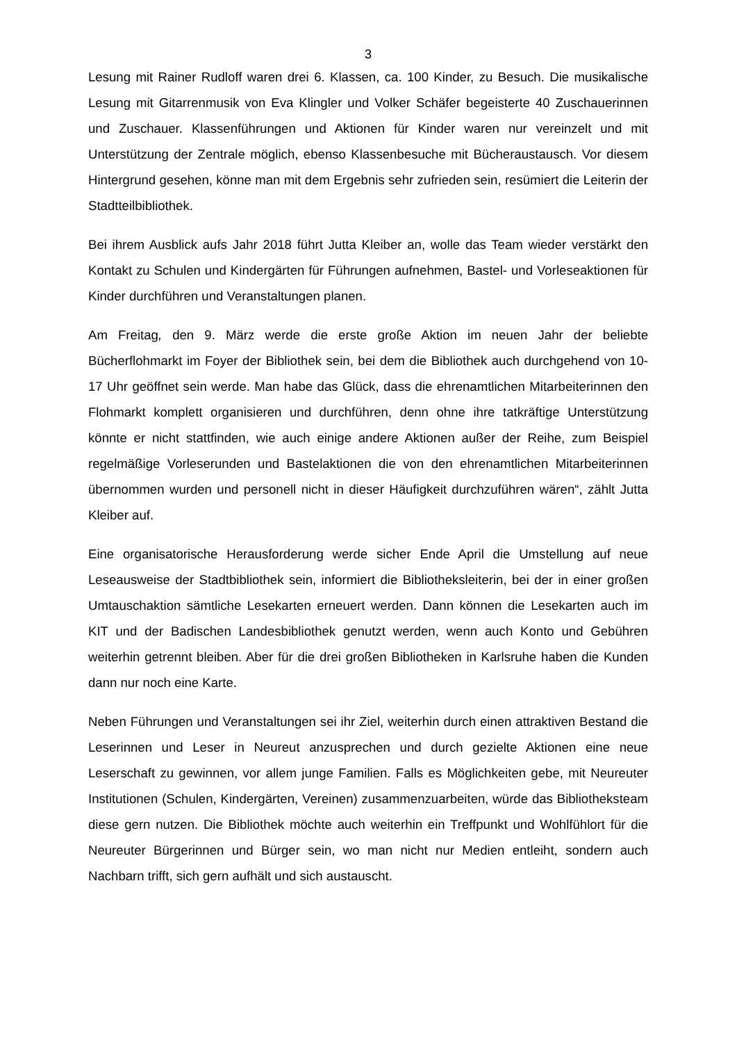3
Lesung mit Rainer Rudloff waren drei 6. Klassen, ca. 100 Kinder, zu Besuch. Die musikalische Lesung mit Gitarrenmusik von Eva Klingler und Volker Schäfer begeisterte 40 Zuschauerinnen und Zuschauer. Klassenführungen und Aktionen für Kinder waren nur vereinzelt und mit Unterstützung der Zentrale möglich, ebenso Klassenbesuche mit Bücheraustausch. Vor diesem Hintergrund gesehen, könne man mit dem Ergebnis sehr zufrieden sein, resümiert die Leiterin der Stadtteilbibliothek.
Bei ihrem Ausblick aufs Jahr 2018 führt Jutta Kleiber an, wolle das Team wieder verstärkt den Kontakt zu Schulen und Kindergärten für Führungen aufnehmen, Bastel- und Vorleseaktionen für Kinder durchführen und Veranstaltungen planen.
Am Freitag, den 9. März werde die erste große Aktion im neuen Jahr der beliebte Bücherflohmarkt im Foyer der Bibliothek sein, bei dem die Bibliothek auch durchgehend von 10-17 Uhr geöffnet sein werde. Man habe das Glück, dass die ehrenamtlichen Mitarbeiterinnen den Flohmarkt komplett organisieren und durchführen, denn ohne ihre tatkräftige Unterstützung könnte er nicht stattfinden, wie auch einige andere Aktionen außer der Reihe, zum Beispiel regelmäßige Vorleserunden und Bastelaktionen die von den ehrenamtlichen Mitarbeiterinnen übernommen wurden und personell nicht in dieser Häufigkeit durchzuführen wären“, zählt Jutta Kleiber auf.
Eine organisatorische Herausforderung werde sicher Ende April die Umstellung auf neue Leseausweise der Stadtbibliothek sein, informiert die Bibliotheksleiterin, bei der in einer großen Umtauschaktion sämtliche Lesekarten erneuert werden. Dann können die Lesekarten auch im KIT und der Badischen Landesbibliothek genutzt werden, wenn auch Konto und Gebühren weiterhin getrennt bleiben. Aber für die drei großen Bibliotheken in Karlsruhe haben die Kunden dann nur noch eine Karte.
Neben Führungen und Veranstaltungen sei ihr Ziel, weiterhin durch einen attraktiven Bestand die Leserinnen und Leser in Neureut anzusprechen und durch gezielte Aktionen eine neue Leserschaft zu gewinnen, vor allem junge Familien. Falls es Möglichkeiten gebe, mit Neureuter Institutionen (Schulen, Kindergärten, Vereinen) zusammenzuarbeiten, würde das Bibliotheksteam diese gern nutzen. Die Bibliothek möchte auch weiterhin ein Treffpunkt und Wohlfühlort für die Neureuter Bürgerinnen und Bürger sein, wo man nicht nur Medien entleiht, sondern auch Nachbarn trifft, sich gern aufhält und sich austauscht.